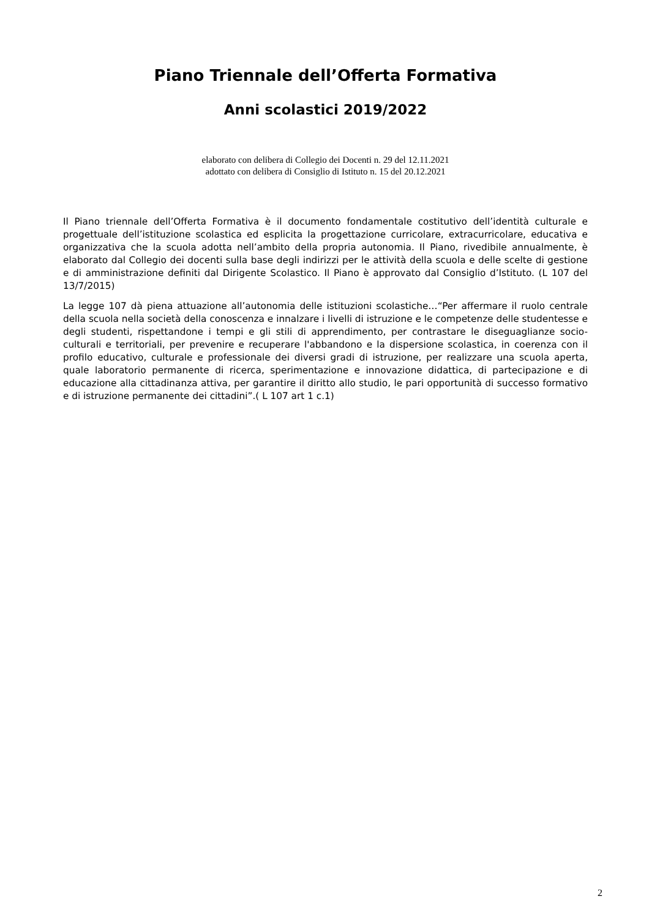Piano Triennale dell’Offerta Formativa
Anni scolastici 2019/2022
elaborato con delibera di Collegio dei Docenti n. 29 del 12.11.2021
adottato con delibera di Consiglio di Istituto n. 15 del 20.12.2021
Il Piano triennale dell’Offerta Formativa è il documento fondamentale costitutivo dell’identità culturale e progettuale dell’istituzione scolastica ed esplicita la progettazione curricolare, extracurricolare, educativa e organizzativa che la scuola adotta nell’ambito della propria autonomia. Il Piano, rivedibile annualmente, è elaborato dal Collegio dei docenti sulla base degli indirizzi per le attività della scuola e delle scelte di gestione e di amministrazione definiti dal Dirigente Scolastico. Il Piano è approvato dal Consiglio d’Istituto. (L 107 del 13/7/2015)
La legge 107 dà piena attuazione all’autonomia delle istituzioni scolastiche…“Per affermare il ruolo centrale della scuola nella società della conoscenza e innalzare i livelli di istruzione e le competenze delle studentesse e degli studenti, rispettandone i tempi e gli stili di apprendimento, per contrastare le diseguaglianze socio-culturali e territoriali, per prevenire e recuperare l'abbandono e la dispersione scolastica, in coerenza con il profilo educativo, culturale e professionale dei diversi gradi di istruzione, per realizzare una scuola aperta, quale laboratorio permanente di ricerca, sperimentazione e innovazione didattica, di partecipazione e di educazione alla cittadinanza attiva, per garantire il diritto allo studio, le pari opportunità di successo formativo e di istruzione permanente dei cittadini”.( L 107 art 1 c.1)
2